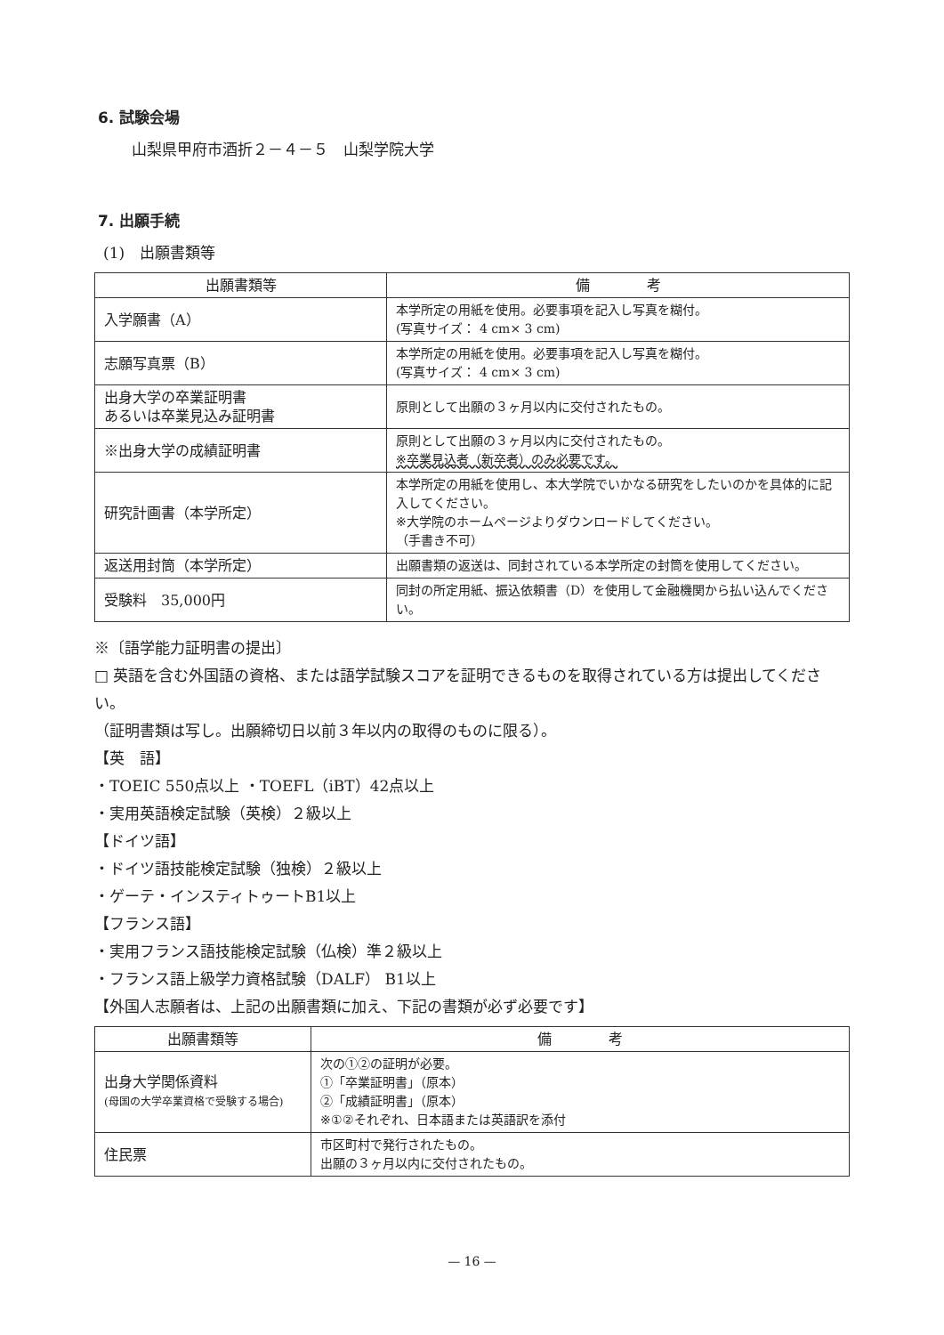6. 試験会場
山梨県甲府市酒折２－４－５　山梨学院大学
7. 出願手続
(1)　出願書類等
| 出願書類等 | 備 考 |
| --- | --- |
| 入学願書（A） | 本学所定の用紙を使用。必要事項を記入し写真を糊付。 (写真サイズ： 4 cm× 3 cm) |
| 志願写真票（B） | 本学所定の用紙を使用。必要事項を記入し写真を糊付。 (写真サイズ： 4 cm× 3 cm) |
| 出身大学の卒業証明書 あるいは卒業見込み証明書 | 原則として出願の３ヶ月以内に交付されたもの。 |
| ※出身大学の成績証明書 | 原則として出願の３ヶ月以内に交付されたもの。 ※卒業見込者（新卒者）のみ必要です。 |
| 研究計画書（本学所定） | 本学所定の用紙を使用し、本大学院でいかなる研究をしたいのかを具体的に記入してください。 ※大学院のホームページよりダウンロードしてください。 （手書き不可） |
| 返送用封筒（本学所定） | 出願書類の返送は、同封されている本学所定の封筒を使用してください。 |
| 受験料 35,000円 | 同封の所定用紙、振込依頼書（D）を使用して金融機関から払い込んでください。 |
※〔語学能力証明書の提出〕
□ 英語を含む外国語の資格、または語学試験スコアを証明できるものを取得されている方は提出してください。
（証明書類は写し。出願締切日以前３年以内の取得のものに限る）。
【英　語】
・TOEIC 550点以上 ・TOEFL（iBT）42点以上
・実用英語検定試験（英検）２級以上
【ドイツ語】
・ドイツ語技能検定試験（独検）２級以上
・ゲーテ・インスティトゥートB1以上
【フランス語】
・実用フランス語技能検定試験（仏検）準２級以上
・フランス語上級学力資格試験（DALF） B1以上
【外国人志願者は、上記の出願書類に加え、下記の書類が必ず必要です】
| 出願書類等 | 備 考 |
| --- | --- |
| 出身大学関係資料 (母国の大学卒業資格で受験する場合) | 次の①②の証明が必要。 ①「卒業証明書」（原本） ②「成績証明書」（原本） ※①②それぞれ、日本語または英語訳を添付 |
| 住民票 | 市区町村で発行されたもの。 出願の３ヶ月以内に交付されたもの。 |
— 16 —